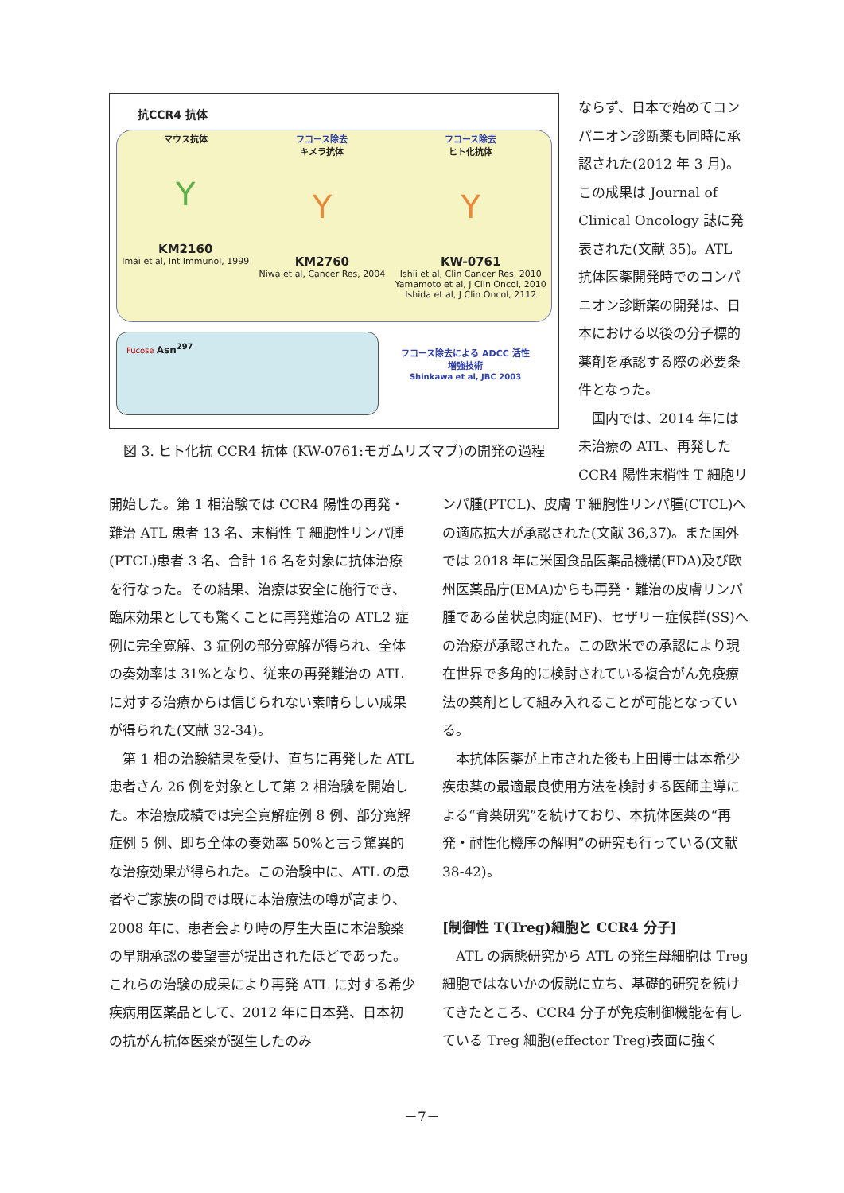抗CCR4 抗体
マウス抗体
Y
KM2160
Imai et al, Int Immunol, 1999
フコース除去
キメラ抗体
Y
KM2760
Niwa et al, Cancer Res, 2004
フコース除去
ヒト化抗体
Y
KW-0761
Ishii et al, Clin Cancer Res, 2010
Yamamoto et al, J Clin Oncol, 2010
Ishida et al, J Clin Oncol, 2112
Fucose Asn<sup>297</sup>
フコース除去による ADCC 活性
増強技術
Shinkawa et al, JBC 2003
図 3. ヒト化抗 CCR4 抗体 (KW-0761:モガムリズマブ)の開発の過程
ならず、日本で始めてコンパニオン診断薬も同時に承認された(2012 年 3 月)。この成果は Journal of Clinical Oncology 誌に発表された(文献 35)。ATL 抗体医薬開発時でのコンパニオン診断薬の開発は、日本における以後の分子標的薬剤を承認する際の必要条件となった。
　国内では、2014 年には未治療の ATL、再発した CCR4 陽性末梢性 T 細胞リ
開始した。第 1 相治験では CCR4 陽性の再発・難治 ATL 患者 13 名、末梢性 T 細胞性リンパ腫(PTCL)患者 3 名、合計 16 名を対象に抗体治療を行なった。その結果、治療は安全に施行でき、臨床効果としても驚くことに再発難治の ATL2 症例に完全寛解、3 症例の部分寛解が得られ、全体の奏効率は 31%となり、従来の再発難治の ATL に対する治療からは信じられない素晴らしい成果が得られた(文献 32-34)。
　第 1 相の治験結果を受け、直ちに再発した ATL 患者さん 26 例を対象として第 2 相治験を開始した。本治療成績では完全寛解症例 8 例、部分寛解症例 5 例、即ち全体の奏効率 50%と言う驚異的な治療効果が得られた。この治験中に、ATL の患者やご家族の間では既に本治療法の噂が高まり、2008 年に、患者会より時の厚生大臣に本治験薬の早期承認の要望書が提出されたほどであった。これらの治験の成果により再発 ATL に対する希少疾病用医薬品として、2012 年に日本発、日本初の抗がん抗体医薬が誕生したのみ
ンパ腫(PTCL)、皮膚 T 細胞性リンパ腫(CTCL)への適応拡大が承認された(文献 36,37)。また国外では 2018 年に米国食品医薬品機構(FDA)及び欧州医薬品庁(EMA)からも再発・難治の皮膚リンパ腫である菌状息肉症(MF)、セザリー症候群(SS)への治療が承認された。この欧米での承認により現在世界で多角的に検討されている複合がん免疫療法の薬剤として組み入れることが可能となっている。
　本抗体医薬が上市された後も上田博士は本希少疾患薬の最適最良使用方法を検討する医師主導による“育薬研究”を続けており、本抗体医薬の“再発・耐性化機序の解明”の研究も行っている(文献 38-42)。
[制御性 T(Treg)細胞と CCR4 分子]
　ATL の病態研究から ATL の発生母細胞は Treg 細胞ではないかの仮説に立ち、基礎的研究を続けてきたところ、CCR4 分子が免疫制御機能を有している Treg 細胞(effector Treg)表面に強く
－7－